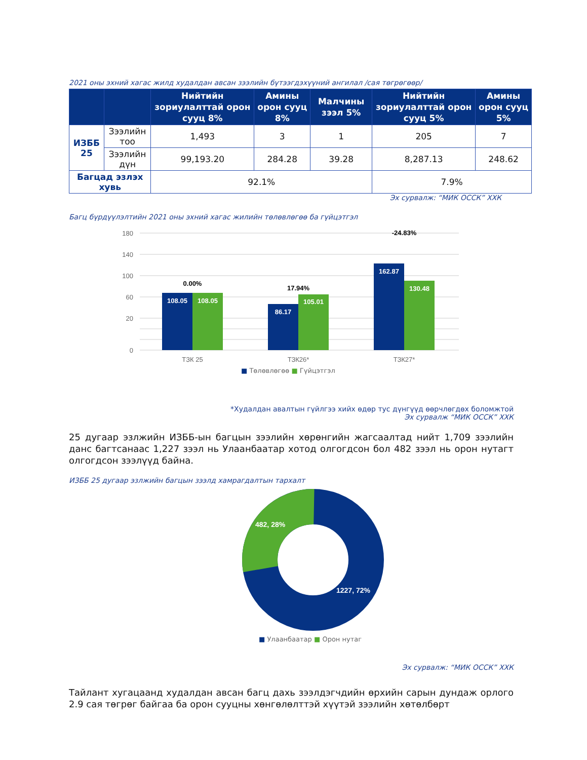2021 оны эхний хагас жилд худалдан авсан зээлийн бүтээгдэхүүний ангилал /сая төгрөгөөр/
| | | Нийтийн зориулалттай орон сууц 8% | Амины орон сууц 8% | Малчины зээл 5% | Нийтийн зориулалттай орон сууц 5% | Амины орон сууц 5% |
| --- | --- | --- | --- | --- | --- | --- |
| ИЗББ 25 | Зээлийн тоо | 1,493 | 3 | 1 | 205 | 7 |
| | Зээлийн дүн | 99,193.20 | 284.28 | 39.28 | 8,287.13 | 248.62 |
| Багцад эзлэх хувь | | 92.1% | | | 7.9% | |
Эх сурвалж: “МИК ОССК” ХХК
Багц бүрдүүлэлтийн 2021 оны эхний хагас жилийн төлөвлөгөө ба гүйцэтгэл
180
140
100
60
20
0
108.05
108.05
86.17
105.01
162.87
130.48
0.00%
17.94%
-24.83%
ТЗК 25
ТЗК26*
ТЗК27*
■ Төлөвлөгөө ■ Гүйцэтгэл
*Худалдан авалтын гүйлгээ хийх өдөр тус дүнгүүд өөрчлөгдөх боломжтой
Эх сурвалж “МИК ОССК” ХХК
25 дугаар эзлжийн ИЗББ-ын багцын зээлийн хөрөнгийн жагсаалтад нийт 1,709 зээлийн данс багтсанаас 1,227 зээл нь Улаанбаатар хотод олгогдсон бол 482 зээл нь орон нутагт олгогдсон зээлүүд байна.
ИЗББ 25 дугаар эзлжийн багцын зээлд хамрагдалтын тархалт
482, 28%
1227, 72%
■ Улаанбаатар ■ Орон нутаг
Эх сурвалж: “МИК ОССК” ХХК
Тайлант хугацаанд худалдан авсан багц дахь зээлдэгчдийн өрхийн сарын дундаж орлого 2.9 сая төгрөг байгаа ба орон сууцны хөнгөлөлттэй хүүтэй зээлийн хөтөлбөрт